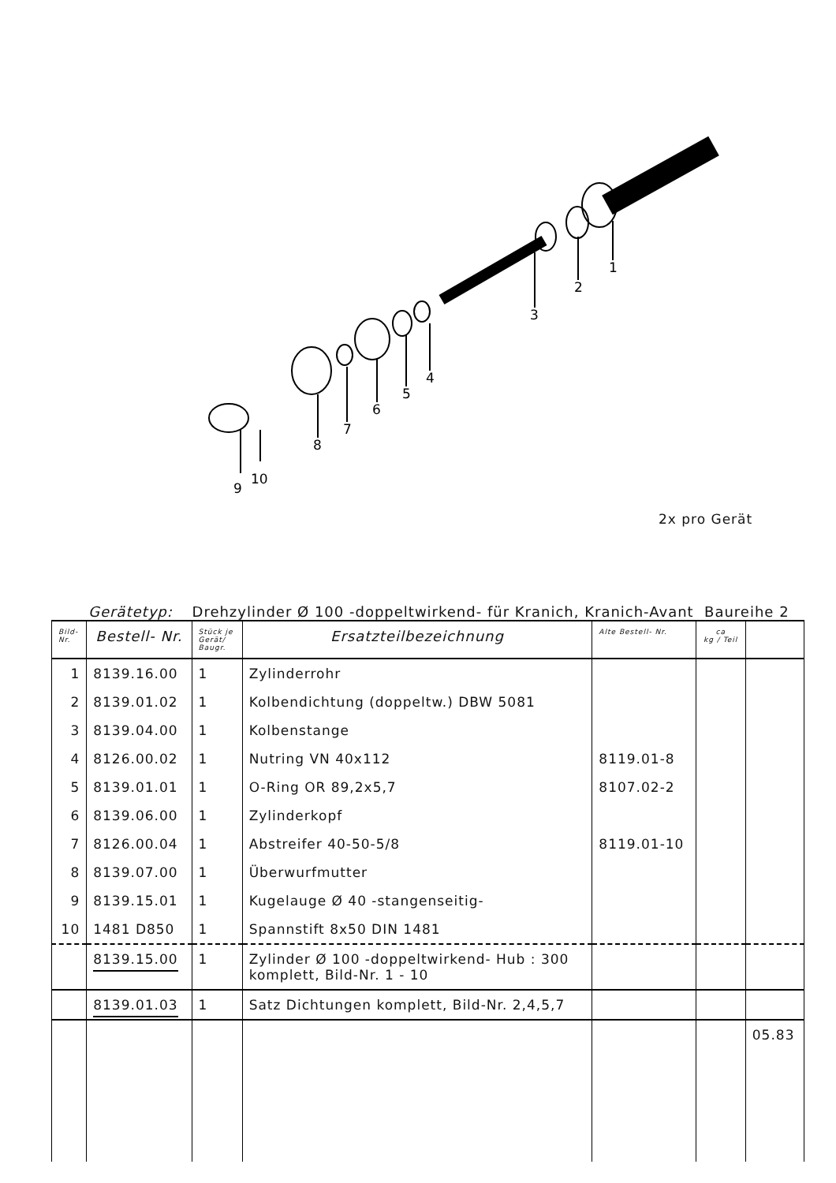1
2
3
4
5
6
7
8
9
10
2x pro Gerät
Gerätetyp: Drehzylinder Ø 100 -doppeltwirkend- für Kranich, Kranich-Avant Baureihe 2
| Bild- Nr. | Bestell- Nr. | Stück je Gerät/ Baugr. | Ersatzteilbezeichnung | Alte Bestell- Nr. | ca kg / Teil | |
| --- | --- | --- | --- | --- | --- | --- |
| 1 | 8139.16.00 | 1 | Zylinderrohr | | | |
| 2 | 8139.01.02 | 1 | Kolbendichtung (doppeltw.) DBW 5081 | | | |
| 3 | 8139.04.00 | 1 | Kolbenstange | | | |
| 4 | 8126.00.02 | 1 | Nutring VN 40x112 | 8119.01-8 | | |
| 5 | 8139.01.01 | 1 | O-Ring OR 89,2x5,7 | 8107.02-2 | | |
| 6 | 8139.06.00 | 1 | Zylinderkopf | | | |
| 7 | 8126.00.04 | 1 | Abstreifer 40-50-5/8 | 8119.01-10 | | |
| 8 | 8139.07.00 | 1 | Überwurfmutter | | | |
| 9 | 8139.15.01 | 1 | Kugelauge Ø 40 -stangenseitig- | | | |
| 10 | 1481 D850 | 1 | Spannstift 8x50 DIN 1481 | | | |
| | 8139.15.00 | 1 | Zylinder Ø 100 -doppeltwirkend- Hub : 300 komplett, Bild-Nr. 1 - 10 | | | |
| | 8139.01.03 | 1 | Satz Dichtungen komplett, Bild-Nr. 2,4,5,7 | | | |
| | | | | | | 05.83 |